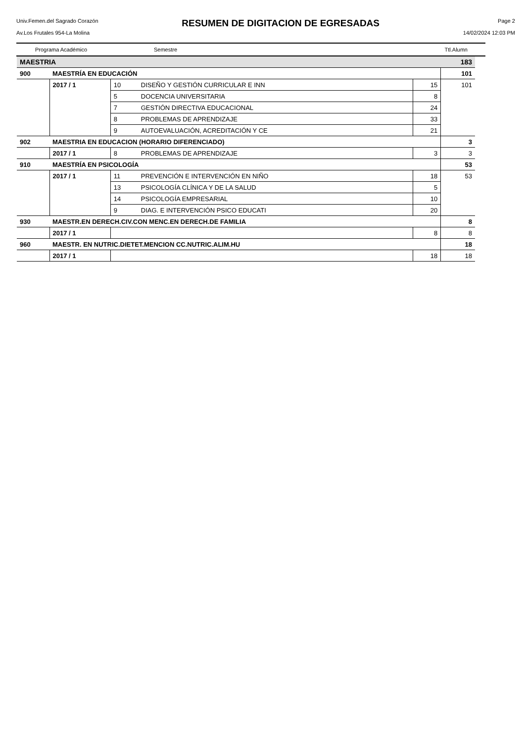Univ.Femen.del Sagrado Corazón
Av.Los Frutales 954-La Molina
RESUMEN DE DIGITACION DE EGRESADAS
Page 2
14/02/2024 12:03 PM
Programa Académico Semestre Ttl.Alumn
| MAESTRIA | | | | | | 183 |
| 900 | MAESTRÍA EN EDUCACIÓN | | | | | 101 |
| | | 2017 / 1 | 10 | DISEÑO Y GESTIÓN CURRICULAR E INN | 15 | 101 |
| | | | 5 | DOCENCIA UNIVERSITARIA | 8 | |
| | | | 7 | GESTIÓN DIRECTIVA EDUCACIONAL | 24 | |
| | | | 8 | PROBLEMAS DE APRENDIZAJE | 33 | |
| | | | 9 | AUTOEVALUACIÓN, ACREDITACIÓN Y CE | 21 | |
| 902 | MAESTRIA EN EDUCACION (HORARIO DIFERENCIADO) | | | | | 3 |
| | | 2017 / 1 | 8 | PROBLEMAS DE APRENDIZAJE | 3 | 3 |
| 910 | MAESTRÍA EN PSICOLOGÍA | | | | | 53 |
| | | 2017 / 1 | 11 | PREVENCIÓN E INTERVENCIÓN EN NIÑO | 18 | 53 |
| | | | 13 | PSICOLOGÍA CLÍNICA Y DE LA SALUD | 5 | |
| | | | 14 | PSICOLOGÍA EMPRESARIAL | 10 | |
| | | | 9 | DIAG. E INTERVENCIÓN PSICO EDUCATI | 20 | |
| 930 | MAESTR.EN DERECH.CIV.CON MENC.EN DERECH.DE FAMILIA | | | | | 8 |
| | | 2017 / 1 | | | 8 | 8 |
| 960 | MAESTR. EN NUTRIC.DIETET.MENCION CC.NUTRIC.ALIM.HU | | | | | 18 |
| | | 2017 / 1 | | | 18 | 18 |